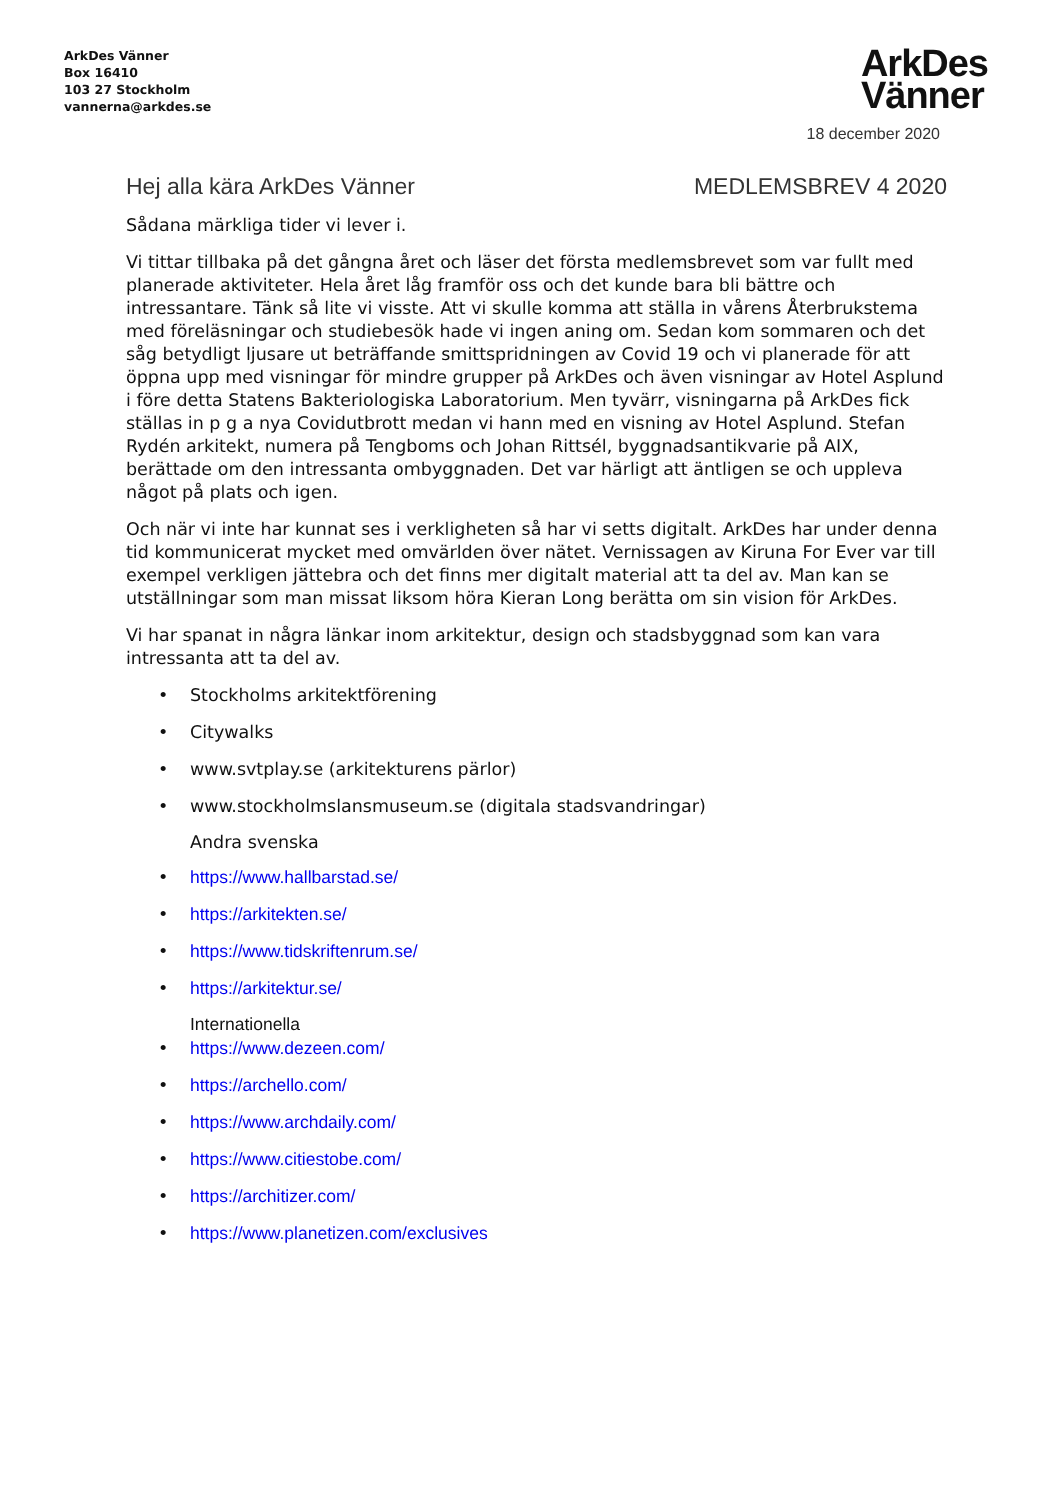ArkDes Vänner
Box 16410
103 27 Stockholm
vannerna@arkdes.se
ArkDes
Vänner
18 december 2020
Hej alla kära ArkDes Vänner MEDLEMSBREV 4 2020
Sådana märkliga tider vi lever i.
Vi tittar tillbaka på det gångna året och läser det första medlemsbrevet som var fullt med planerade aktiviteter. Hela året låg framför oss och det kunde bara bli bättre och intressantare. Tänk så lite vi visste. Att vi skulle komma att ställa in vårens Återbrukstema med föreläsningar och studiebesök hade vi ingen aning om. Sedan kom sommaren och det såg betydligt ljusare ut beträffande smittspridningen av Covid 19 och vi planerade för att öppna upp med visningar för mindre grupper på ArkDes och även visningar av Hotel Asplund i före detta Statens Bakteriologiska Laboratorium. Men tyvärr, visningarna på ArkDes fick ställas in p g a nya Covidutbrott medan vi hann med en visning av Hotel Asplund. Stefan Rydén arkitekt, numera på Tengboms och Johan Rittsél, byggnadsantikvarie på AIX, berättade om den intressanta ombyggnaden. Det var härligt att äntligen se och uppleva något på plats och igen.
Och när vi inte har kunnat ses i verkligheten så har vi setts digitalt. ArkDes har under denna tid kommunicerat mycket med omvärlden över nätet. Vernissagen av Kiruna For Ever var till exempel verkligen jättebra och det finns mer digitalt material att ta del av. Man kan se utställningar som man missat liksom höra Kieran Long berätta om sin vision för ArkDes.
Vi har spanat in några länkar inom arkitektur, design och stadsbyggnad som kan vara intressanta att ta del av.
• Stockholms arkitektförening
• Citywalks
• www.svtplay.se (arkitekturens pärlor)
• www.stockholmslansmuseum.se (digitala stadsvandringar)
Andra svenska
• https://www.hallbarstad.se/
• https://arkitekten.se/
• https://www.tidskriftenrum.se/
• https://arkitektur.se/
Internationella
• https://www.dezeen.com/
• https://archello.com/
• https://www.archdaily.com/
• https://www.citiestobe.com/
• https://architizer.com/
• https://www.planetizen.com/exclusives